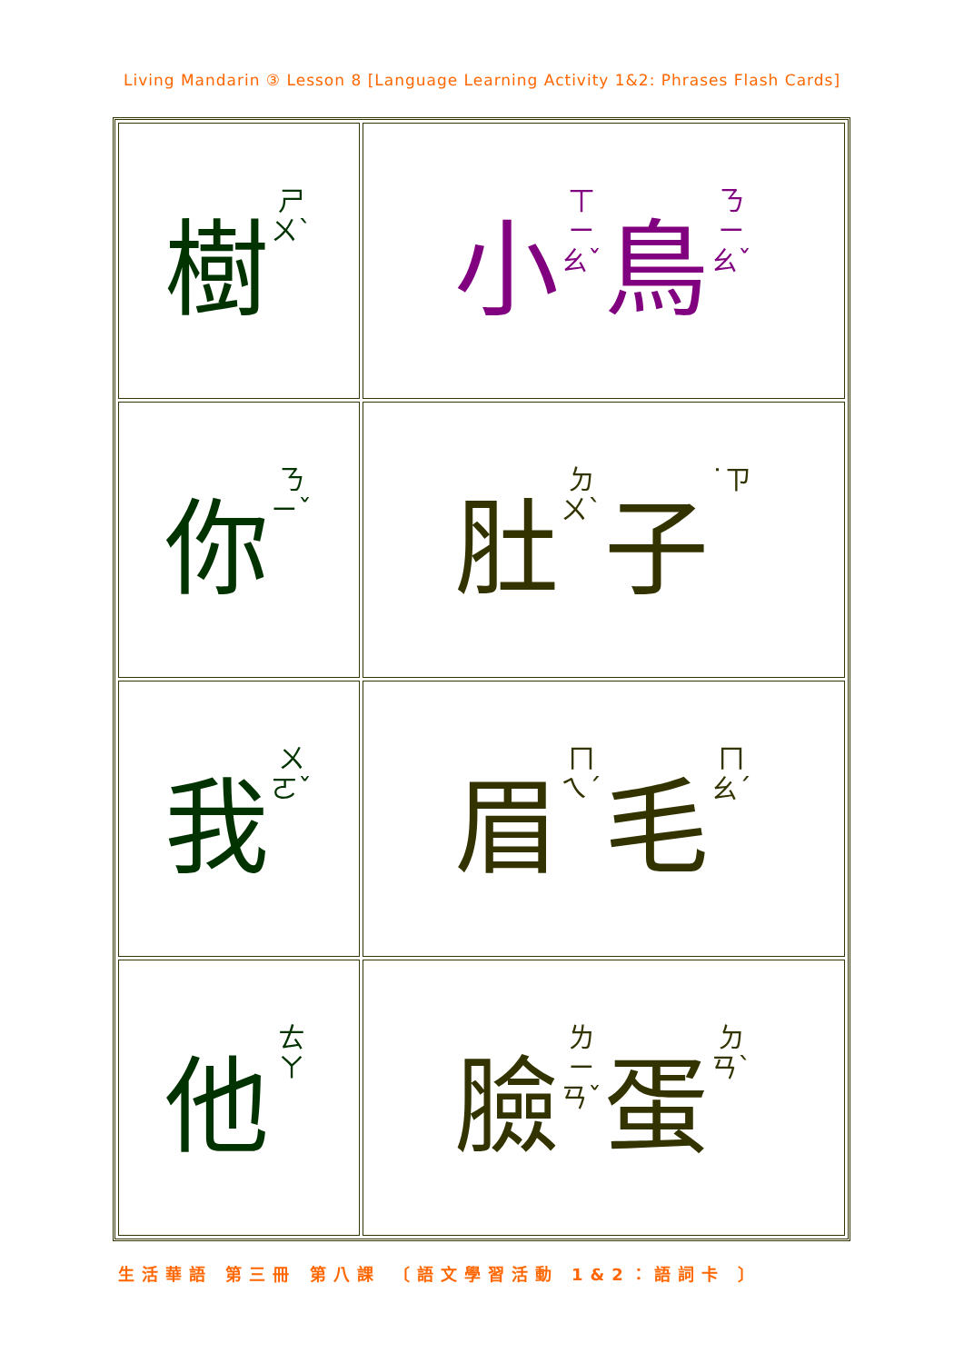Living Mandarin ③ Lesson 8 [Language Learning Activity 1&2: Phrases Flash Cards]
| 樹 ㄕㄨˋ | 小 ㄒㄧㄠˇ 鳥 ㄋㄧㄠˇ |
| 你 ㄋㄧˇ | 肚 ㄉㄨˋ 子 ˙ㄗ |
| 我 ㄨㄛˇ | 眉 ㄇㄟˊ 毛 ㄇㄠˊ |
| 他 ㄊㄚ | 臉 ㄌㄧㄢˇ 蛋 ㄉㄢˋ |
生活華語 第三冊 第八課 〔語文學習活動 1&2：語詞卡 〕